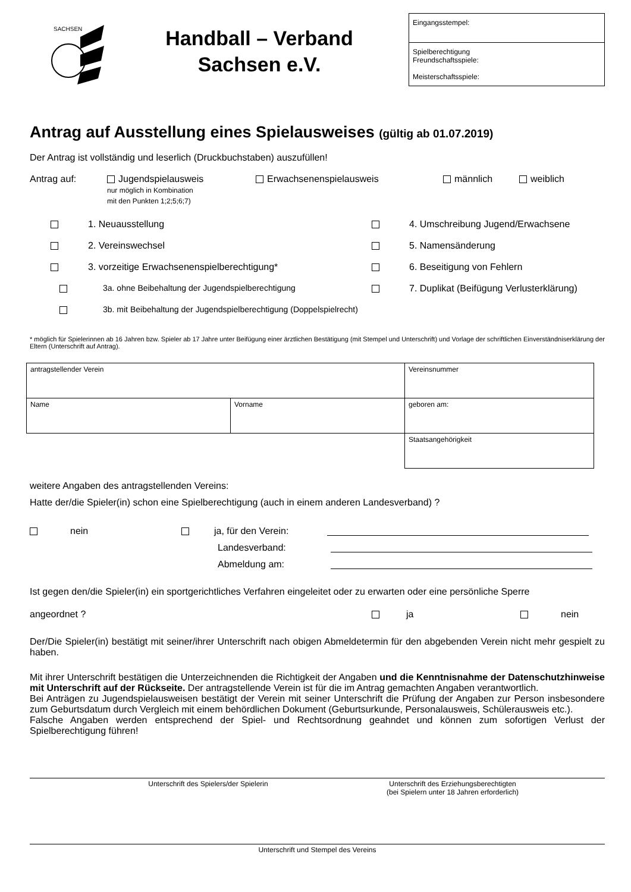SACHSEN
Handball – Verband
Sachsen e.V.
Eingangsstempel:
Spielberechtigung
Freundschaftsspiele:
Meisterschaftsspiele:
Antrag auf Ausstellung eines Spielausweises (gültig ab 01.07.2019)
Der Antrag ist vollständig und leserlich (Druckbuchstaben) auszufüllen!
Antrag auf: Jugendspielausweis
nur möglich in Kombination
mit den Punkten 1;2;5;6;7) Erwachsenenspielausweis männlich weiblich
1. Neuausstellung
4. Umschreibung Jugend/Erwachsene
2. Vereinswechsel
5. Namensänderung
3. vorzeitige Erwachsenenspielberechtigung*
6. Beseitigung von Fehlern
3a. ohne Beibehaltung der Jugendspielberechtigung
7. Duplikat (Beifügung Verlusterklärung)
3b. mit Beibehaltung der Jugendspielberechtigung (Doppelspielrecht)
* möglich für Spielerinnen ab 16 Jahren bzw. Spieler ab 17 Jahre unter Beifügung einer ärztlichen Bestätigung (mit Stempel und Unterschrift) und Vorlage der schriftlichen Einverständniserklärung der Eltern (Unterschrift auf Antrag).
| antragstellender Verein | | Vereinsnummer |
| Name | Vorname | geboren am: |
| | | Staatsangehörigkeit |
weitere Angaben des antragstellenden Vereins:
Hatte der/die Spieler(in) schon eine Spielberechtigung (auch in einem anderen Landesverband) ?
nein ja, für den Verein:
Landesverband:
Abmeldung am:
Ist gegen den/die Spieler(in) ein sportgerichtliches Verfahren eingeleitet oder zu erwarten oder eine persönliche Sperre
angeordnet ? ja nein
Der/Die Spieler(in) bestätigt mit seiner/ihrer Unterschrift nach obigen Abmeldetermin für den abgebenden Verein nicht mehr gespielt zu haben.
Mit ihrer Unterschrift bestätigen die Unterzeichnenden die Richtigkeit der Angaben und die Kenntnisnahme der Datenschutzhinweise mit Unterschrift auf der Rückseite. Der antragstellende Verein ist für die im Antrag gemachten Angaben verantwortlich.
Bei Anträgen zu Jugendspielausweisen bestätigt der Verein mit seiner Unterschrift die Prüfung der Angaben zur Person insbesondere zum Geburtsdatum durch Vergleich mit einem behördlichen Dokument (Geburtsurkunde, Personalausweis, Schülerausweis etc.).
Falsche Angaben werden entsprechend der Spiel- und Rechtsordnung geahndet und können zum sofortigen Verlust der Spielberechtigung führen!
Unterschrift des Spielers/der Spielerin Unterschrift des Erziehungsberechtigten
(bei Spielern unter 18 Jahren erforderlich)
Unterschrift und Stempel des Vereins